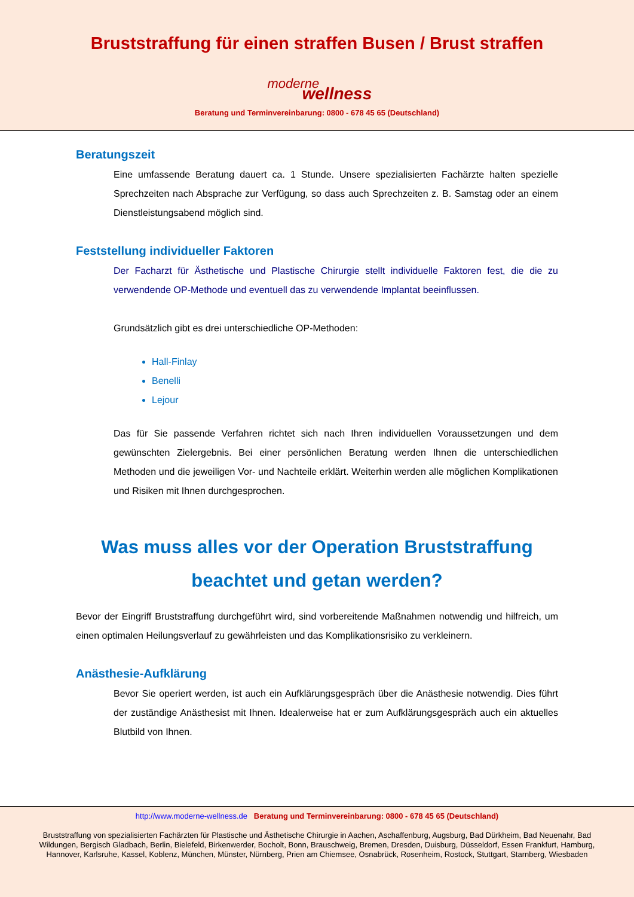Bruststraffung für einen straffen Busen / Brust straffen
moderne
wellness
Beratung und Terminvereinbarung: 0800 - 678 45 65 (Deutschland)
Beratungszeit
Eine umfassende Beratung dauert ca. 1 Stunde. Unsere spezialisierten Fachärzte halten spezielle Sprechzeiten nach Absprache zur Verfügung, so dass auch Sprechzeiten z. B. Samstag oder an einem Dienstleistungsabend möglich sind.
Feststellung individueller Faktoren
Der Facharzt für Ästhetische und Plastische Chirurgie stellt individuelle Faktoren fest, die die zu verwendende OP-Methode und eventuell das zu verwendende Implantat beeinflussen.
Grundsätzlich gibt es drei unterschiedliche OP-Methoden:
Hall-Finlay
Benelli
Lejour
Das für Sie passende Verfahren richtet sich nach Ihren individuellen Voraussetzungen und dem gewünschten Zielergebnis. Bei einer persönlichen Beratung werden Ihnen die unterschiedlichen Methoden und die jeweiligen Vor- und Nachteile erklärt. Weiterhin werden alle möglichen Komplikationen und Risiken mit Ihnen durchgesprochen.
Was muss alles vor der Operation Bruststraffung beachtet und getan werden?
Bevor der Eingriff Bruststraffung durchgeführt wird, sind vorbereitende Maßnahmen notwendig und hilfreich, um einen optimalen Heilungsverlauf zu gewährleisten und das Komplikationsrisiko zu verkleinern.
Anästhesie-Aufklärung
Bevor Sie operiert werden, ist auch ein Aufklärungsgespräch über die Anästhesie notwendig. Dies führt der zuständige Anästhesist mit Ihnen. Idealerweise hat er zum Aufklärungsgespräch auch ein aktuelles Blutbild von Ihnen.
http://www.moderne-wellness.de Beratung und Terminvereinbarung: 0800 - 678 45 65 (Deutschland)
Bruststraffung von spezialisierten Fachärzten für Plastische und Ästhetische Chirurgie in Aachen, Aschaffenburg, Augsburg, Bad Dürkheim, Bad Neuenahr, Bad Wildungen, Bergisch Gladbach, Berlin, Bielefeld, Birkenwerder, Bocholt, Bonn, Brauschweig, Bremen, Dresden, Duisburg, Düsseldorf, Essen Frankfurt, Hamburg, Hannover, Karlsruhe, Kassel, Koblenz, München, Münster, Nürnberg, Prien am Chiemsee, Osnabrück, Rosenheim, Rostock, Stuttgart, Starnberg, Wiesbaden